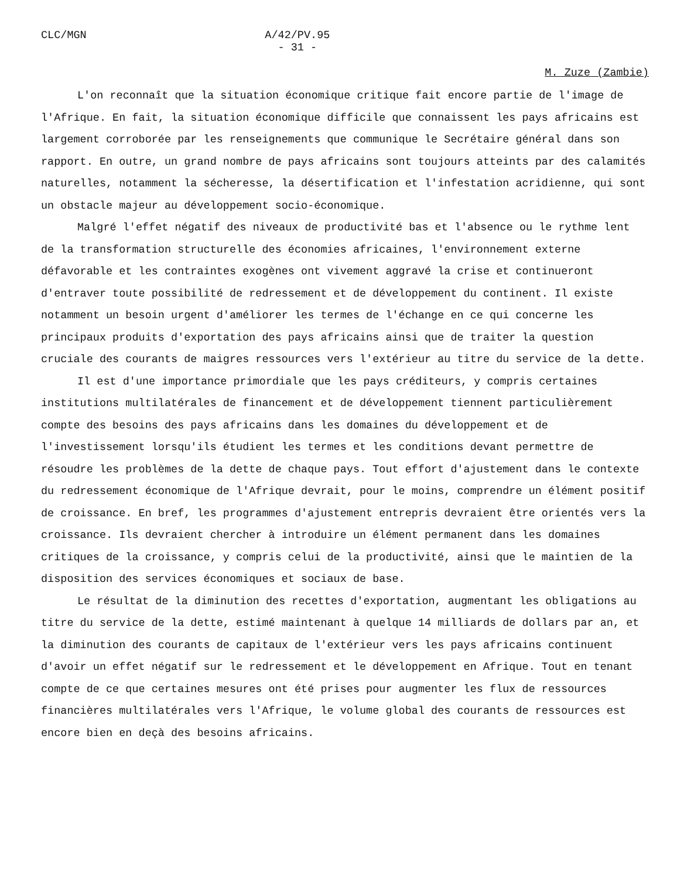CLC/MGN A/42/PV.95
- 31 -
M. Zuze (Zambie)
L'on reconnaît que la situation économique critique fait encore partie de l'image de l'Afrique. En fait, la situation économique difficile que connaissent les pays africains est largement corroborée par les renseignements que communique le Secrétaire général dans son rapport. En outre, un grand nombre de pays africains sont toujours atteints par des calamités naturelles, notamment la sécheresse, la désertification et l'infestation acridienne, qui sont un obstacle majeur au développement socio-économique.
Malgré l'effet négatif des niveaux de productivité bas et l'absence ou le rythme lent de la transformation structurelle des économies africaines, l'environnement externe défavorable et les contraintes exogènes ont vivement aggravé la crise et continueront d'entraver toute possibilité de redressement et de développement du continent. Il existe notamment un besoin urgent d'améliorer les termes de l'échange en ce qui concerne les principaux produits d'exportation des pays africains ainsi que de traiter la question cruciale des courants de maigres ressources vers l'extérieur au titre du service de la dette.
Il est d'une importance primordiale que les pays créditeurs, y compris certaines institutions multilatérales de financement et de développement tiennent particulièrement compte des besoins des pays africains dans les domaines du développement et de l'investissement lorsqu'ils étudient les termes et les conditions devant permettre de résoudre les problèmes de la dette de chaque pays. Tout effort d'ajustement dans le contexte du redressement économique de l'Afrique devrait, pour le moins, comprendre un élément positif de croissance. En bref, les programmes d'ajustement entrepris devraient être orientés vers la croissance. Ils devraient chercher à introduire un élément permanent dans les domaines critiques de la croissance, y compris celui de la productivité, ainsi que le maintien de la disposition des services économiques et sociaux de base.
Le résultat de la diminution des recettes d'exportation, augmentant les obligations au titre du service de la dette, estimé maintenant à quelque 14 milliards de dollars par an, et la diminution des courants de capitaux de l'extérieur vers les pays africains continuent d'avoir un effet négatif sur le redressement et le développement en Afrique. Tout en tenant compte de ce que certaines mesures ont été prises pour augmenter les flux de ressources financières multilatérales vers l'Afrique, le volume global des courants de ressources est encore bien en deçà des besoins africains.